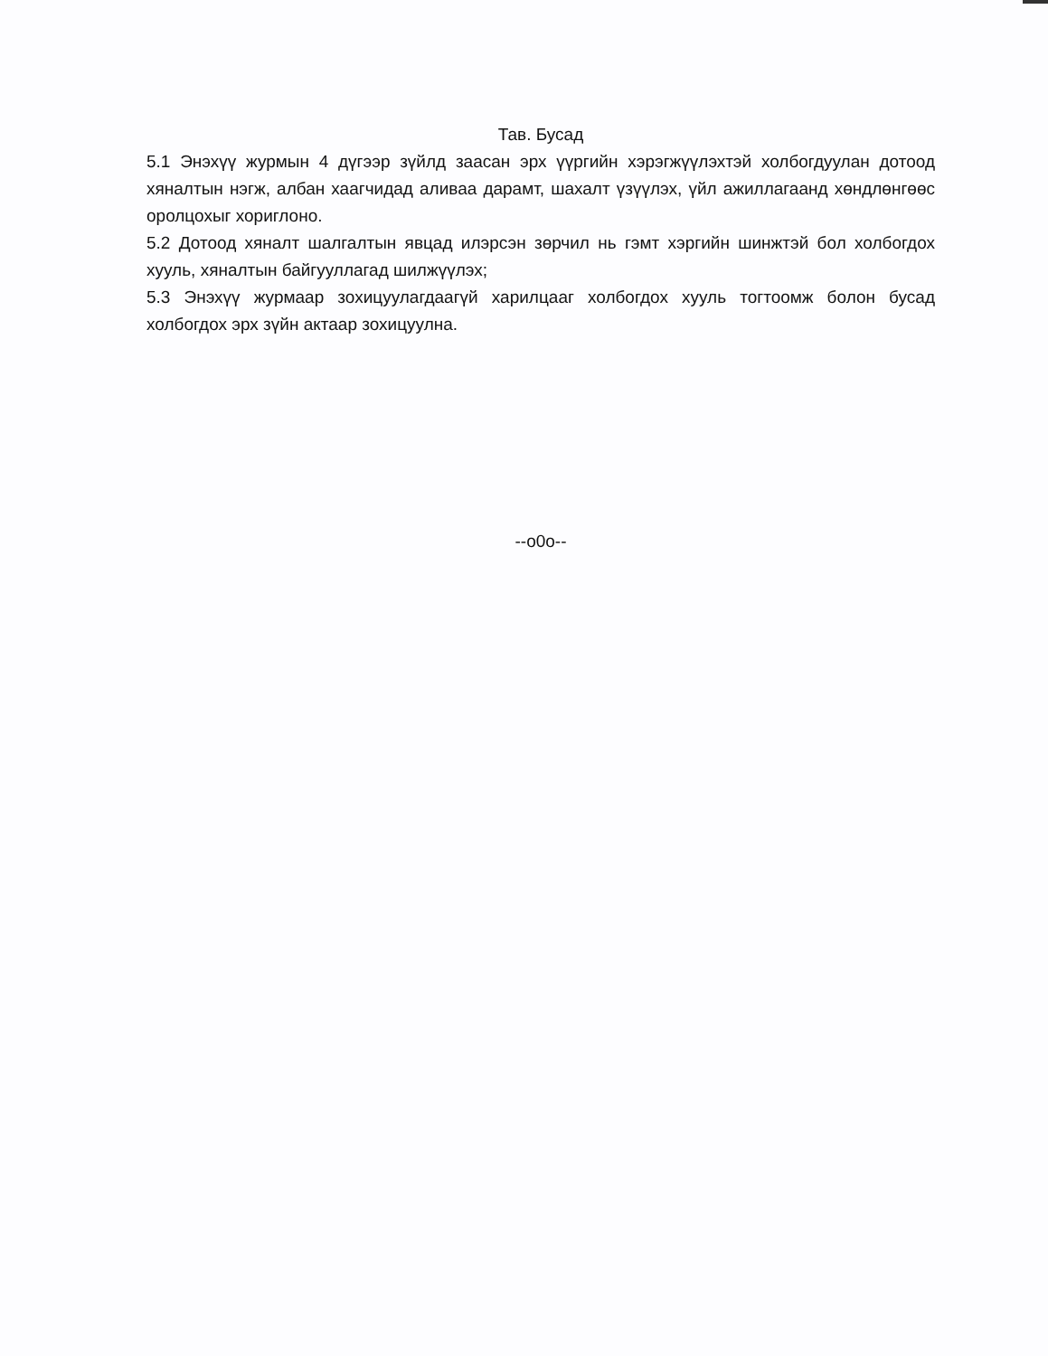Тав. Бусад
5.1 Энэхүү журмын 4 дүгээр зүйлд заасан эрх үүргийн хэрэгжүүлэхтэй холбогдуулан дотоод хяналтын нэгж, албан хаагчидад аливаа дарамт, шахалт үзүүлэх, үйл ажиллагаанд хөндлөнгөөс оролцохыг хориглоно.
5.2 Дотоод хяналт шалгалтын явцад илэрсэн зөрчил нь гэмт хэргийн шинжтэй бол холбогдох хууль, хяналтын байгууллагад шилжүүлэх;
5.3 Энэхүү журмаар зохицуулагдаагүй харилцааг холбогдох хууль тогтоомж болон бусад холбогдох эрх зүйн актаар зохицуулна.
--o0o--